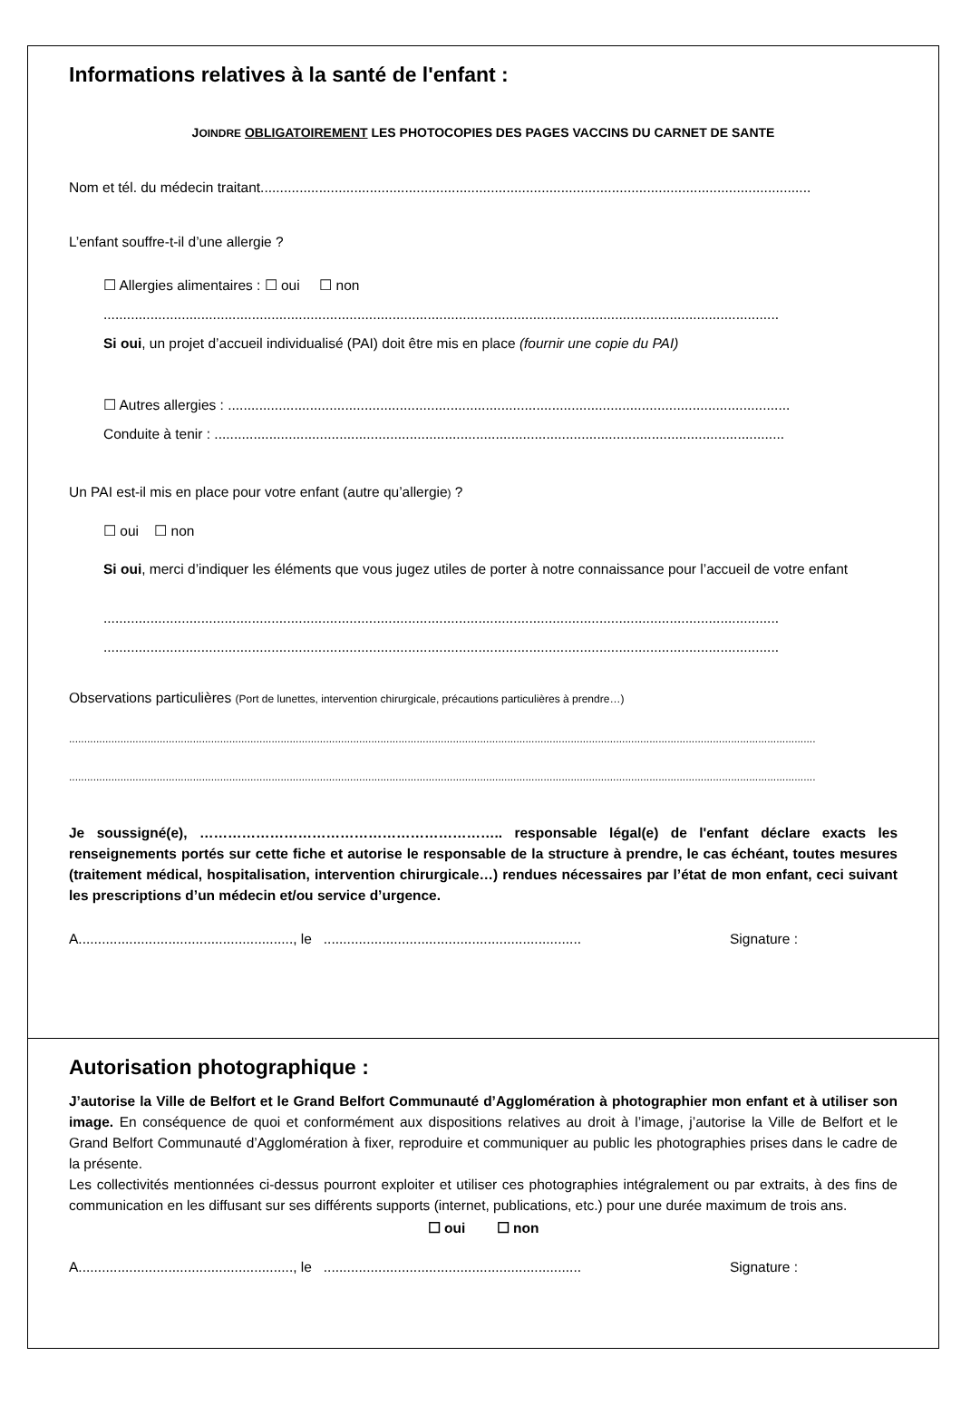Informations relatives à la santé de l'enfant :
JOINDRE OBLIGATOIREMENT LES PHOTOCOPIES DES PAGES VACCINS DU CARNET DE SANTE
Nom et tél. du médecin traitant.............................................................................................................................................
L’enfant souffre-t-il d’une allergie ?
☐ Allergies alimentaires : ☐ oui ☐ non
.............................................................................................................................................................................
Si oui, un projet d’accueil individualisé (PAI) doit être mis en place (fournir une copie du PAI)
☐ Autres allergies : ................................................................................................................................................
Conduite à tenir : ..................................................................................................................................................
Un PAI est-il mis en place pour votre enfant (autre qu’allergie) ?
☐ oui ☐ non
Si oui, merci d’indiquer les éléments que vous jugez utiles de porter à notre connaissance pour l’accueil de votre enfant
.............................................................................................................................................................................
.............................................................................................................................................................................
Observations particulières (Port de lunettes, intervention chirurgicale, précautions particulières à prendre…)
.......................................................................................................................................................................................................................................................
.......................................................................................................................................................................................................................................................
Je soussigné(e), ……………………………………………………….. responsable légal(e) de l'enfant déclare exacts les renseignements portés sur cette fiche et autorise le responsable de la structure à prendre, le cas échéant, toutes mesures (traitement médical, hospitalisation, intervention chirurgicale…) rendues nécessaires par l’état de mon enfant, ceci suivant les prescriptions d’un médecin et/ou service d’urgence.
A......................................................., le .................................................................. Signature :
Autorisation photographique :
J’autorise la Ville de Belfort et le Grand Belfort Communauté d’Agglomération à photographier mon enfant et à utiliser son image. En conséquence de quoi et conformément aux dispositions relatives au droit à l’image, j’autorise la Ville de Belfort et le Grand Belfort Communauté d’Agglomération à fixer, reproduire et communiquer au public les photographies prises dans le cadre de la présente.
Les collectivités mentionnées ci-dessus pourront exploiter et utiliser ces photographies intégralement ou par extraits, à des fins de communication en les diffusant sur ses différents supports (internet, publications, etc.) pour une durée maximum de trois ans.
☐ oui ☐ non
A......................................................., le .................................................................. Signature :